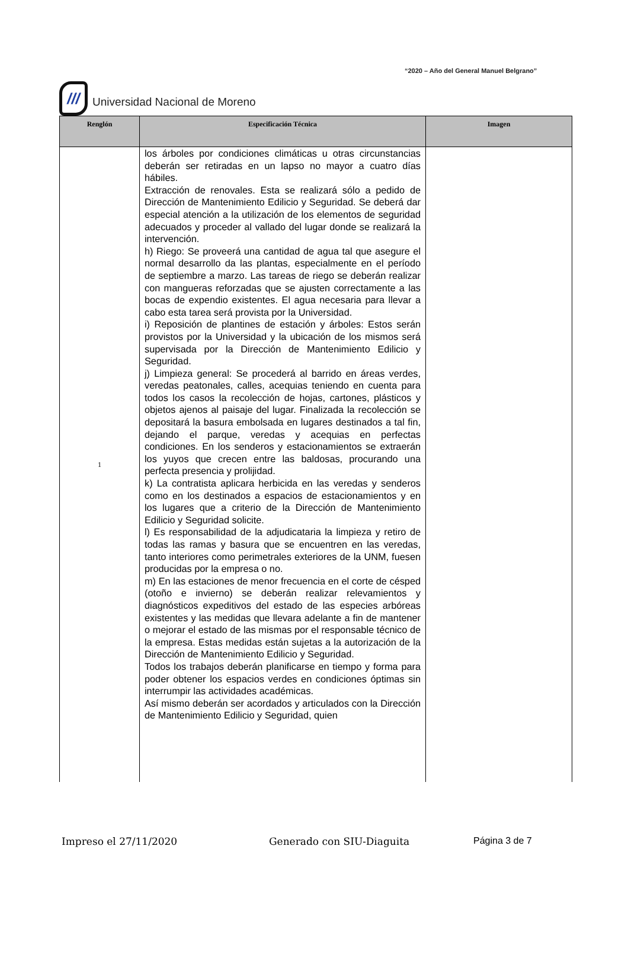“2020 – Año del General Manuel Belgrano”
///
Universidad Nacional de Moreno
| Renglón | Especificación Técnica | Imagen |
| --- | --- | --- |
| 1 | los árboles por condiciones climáticas u otras circunstancias deberán ser retiradas en un lapso no mayor a cuatro días hábiles. Extracción de renovales. Esta se realizará sólo a pedido de Dirección de Mantenimiento Edilicio y Seguridad. Se deberá dar especial atención a la utilización de los elementos de seguridad adecuados y proceder al vallado del lugar donde se realizará la intervención. h) Riego: Se proveerá una cantidad de agua tal que asegure el normal desarrollo da las plantas, especialmente en el período de septiembre a marzo. Las tareas de riego se deberán realizar con mangueras reforzadas que se ajusten correctamente a las bocas de expendio existentes. El agua necesaria para llevar a cabo esta tarea será provista por la Universidad. i) Reposición de plantines de estación y árboles: Estos serán provistos por la Universidad y la ubicación de los mismos será supervisada por la Dirección de Mantenimiento Edilicio y Seguridad. j) Limpieza general: Se procederá al barrido en áreas verdes, veredas peatonales, calles, acequias teniendo en cuenta para todos los casos la recolección de hojas, cartones, plásticos y objetos ajenos al paisaje del lugar. Finalizada la recolección se depositará la basura embolsada en lugares destinados a tal fin, dejando el parque, veredas y acequias en perfectas condiciones. En los senderos y estacionamientos se extraerán los yuyos que crecen entre las baldosas, procurando una perfecta presencia y prolijidad. k) La contratista aplicara herbicida en las veredas y senderos como en los destinados a espacios de estacionamientos y en los lugares que a criterio de la Dirección de Mantenimiento Edilicio y Seguridad solicite. l) Es responsabilidad de la adjudicataria la limpieza y retiro de todas las ramas y basura que se encuentren en las veredas, tanto interiores como perimetrales exteriores de la UNM, fuesen producidas por la empresa o no. m) En las estaciones de menor frecuencia en el corte de césped (otoño e invierno) se deberán realizar relevamientos y diagnósticos expeditivos del estado de las especies arbóreas existentes y las medidas que llevara adelante a fin de mantener o mejorar el estado de las mismas por el responsable técnico de la empresa. Estas medidas están sujetas a la autorización de la Dirección de Mantenimiento Edilicio y Seguridad. Todos los trabajos deberán planificarse en tiempo y forma para poder obtener los espacios verdes en condiciones óptimas sin interrumpir las actividades académicas. Así mismo deberán ser acordados y articulados con la Dirección de Mantenimiento Edilicio y Seguridad, quien | |
Impreso el 27/11/2020 Generado con SIU-Diaguita Página 3 de 7